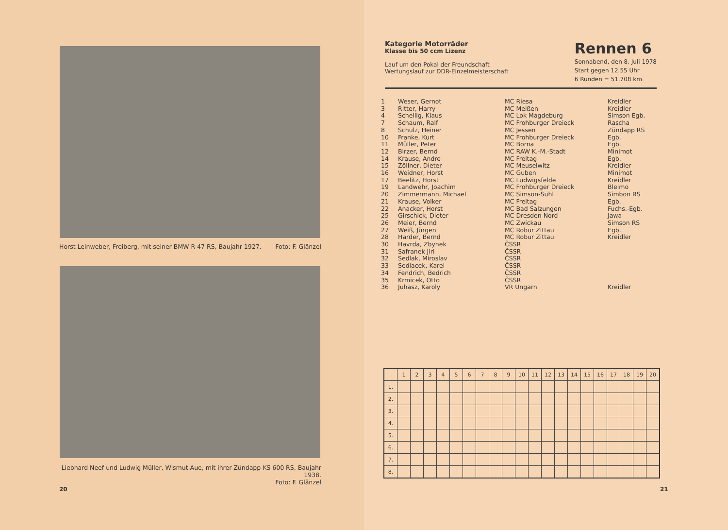Horst Leinweber, Freiberg, mit seiner BMW R 47 RS, Baujahr 1927. Foto: F. Glänzel
Liebhard Neef und Ludwig Müller, Wismut Aue, mit ihrer Zündapp KS 600 RS, Baujahr 1938.
Foto: F. Glänzel
20
Kategorie Motorräder
Klasse bis 50 ccm Lizenz
Lauf um den Pokal der Freundschaft
Wertungslauf zur DDR-Einzelmeisterschaft
Rennen 6
Sonnabend, den 8. Juli 1978
Start gegen 12.55 Uhr
6 Runden = 51.708 km
| 1 | Weser, Gernot | MC Riesa | Kreidler |
| 3 | Ritter, Harry | MC Meißen | Kreidler |
| 4 | Schellig, Klaus | MC Lok Magdeburg | Simson Egb. |
| 7 | Schaum, Ralf | MC Frohburger Dreieck | Rascha |
| 8 | Schulz, Heiner | MC Jessen | Zündapp RS |
| 10 | Franke, Kurt | MC Frohburger Dreieck | Egb. |
| 11 | Müller, Peter | MC Borna | Egb. |
| 12 | Birzer, Bernd | MC RAW K.-M.-Stadt | Minimot |
| 14 | Krause, Andre | MC Freitag | Egb. |
| 15 | Zöllner, Dieter | MC Meuselwitz | Kreidler |
| 16 | Weidner, Horst | MC Guben | Minimot |
| 17 | Beelitz, Horst | MC Ludwigsfelde | Kreidler |
| 19 | Landwehr, Joachim | MC Frohburger Dreieck | Bleimo |
| 20 | Zimmermann, Michael | MC Simson-Suhl | Simbon RS |
| 21 | Krause, Volker | MC Freitag | Egb. |
| 22 | Anacker, Horst | MC Bad Salzungen | Fuchs.-Egb. |
| 25 | Girschick, Dieter | MC Dresden Nord | Jawa |
| 26 | Meier, Bernd | MC Zwickau | Simson RS |
| 27 | Weiß, Jürgen | MC Robur Zittau | Egb. |
| 28 | Harder, Bernd | MC Robur Zittau | Kreidler |
| 30 | Havrda, Zbynek | ČSSR | |
| 31 | Safranek Jiri | ČSSR | |
| 32 | Sedlak, Miroslav | ČSSR | |
| 33 | Sedlacek, Karel | ČSSR | |
| 34 | Fendrich, Bedrich | ČSSR | |
| 35 | Krmicek, Otto | ČSSR | |
| 36 | Juhasz, Karoly | VR Ungarn | Kreidler |
| | 1 | 2 | 3 | 4 | 5 | 6 | 7 | 8 | 9 | 10 | 11 | 12 | 13 | 14 | 15 | 16 | 17 | 18 | 19 | 20 |
| --- | --- | --- | --- | --- | --- | --- | --- | --- | --- | --- | --- | --- | --- | --- | --- | --- | --- | --- | --- | --- |
| 1. | | | | | | | | | | | | | | | | | | | | |
| 2. | | | | | | | | | | | | | | | | | | | | |
| 3. | | | | | | | | | | | | | | | | | | | | |
| 4. | | | | | | | | | | | | | | | | | | | | |
| 5. | | | | | | | | | | | | | | | | | | | | |
| 6. | | | | | | | | | | | | | | | | | | | | |
| 7. | | | | | | | | | | | | | | | | | | | | |
| 8. | | | | | | | | | | | | | | | | | | | | |
21